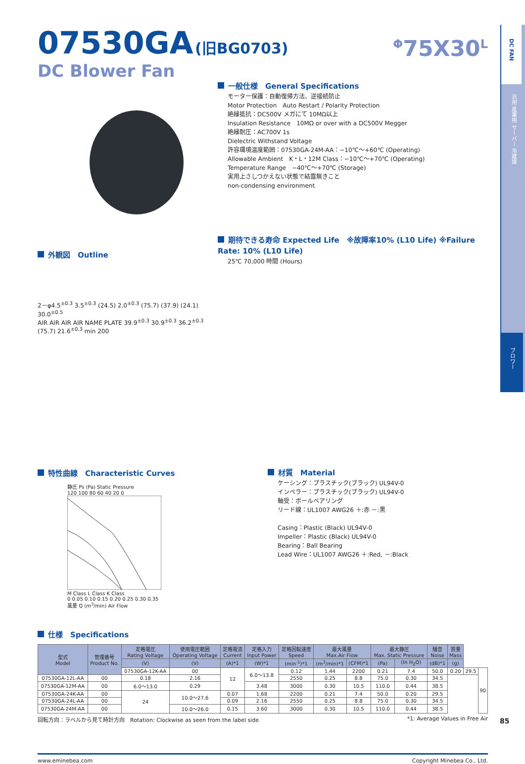DC FAN
汎用 産業用 サーバー 冷蔵庫
ブロワー
07530GA (旧BG0703)
<sup>Φ</sup>75X30<sup>L</sup>
DC Blower Fan
外観図　Outline
2－φ4.5<sup>±0.3</sup> 3.5<sup>±0.3</sup> (24.5) 2.0<sup>±0.3</sup> (75.7) (37.9) (24.1) 30.0<sup>±0.5</sup>
AIR AIR AIR AIR NAME PLATE 39.9<sup>±0.3</sup> 30.9<sup>±0.3</sup> 36.2<sup>±0.3</sup> (75.7) 21.6<sup>±0.3</sup> min 200
一般仕様　General Specifications
モーター保護：自動復帰方法、逆接続防止
Motor Protection　Auto Restart / Polarity Protection
絶縁抵抗：DC500V メガにて 10MΩ以上
Insulation Resistance　10MΩ or over with a DC500V Megger
絶縁耐圧：AC700V 1s
Dielectric Withstand Voltage
許容環境温度範囲：07530GA-24M-AA：−10℃～+60℃ (Operating)
Allowable Ambient　K・L・12M Class：−10℃～+70℃ (Operating)
Temperature Range　−40℃～+70℃ (Storage)
実用上さしつかえない状態で結露無きこと
non-condensing environment
期待できる寿命 Expected Life　※故障率10% (L10 Life) ※Failure Rate: 10% (L10 Life)
25℃ 70,000 時間 (Hours)
特性曲線　Characteristic Curves
静圧 Ps (Pa) Static Pressure
120 100 80 60 40 20 0
M Class L Class K Class
0 0.05 0.10 0.15 0.20 0.25 0.30 0.35
風量 Q (m<sup>3</sup>/min) Air Flow
材質　Material
ケーシング：プラスチック(ブラック) UL94V-0
インペラー：プラスチック(ブラック) UL94V-0
軸受：ボールベアリング
リード線：UL1007 AWG26 ＋:赤 －:黒
Casing：Plastic (Black) UL94V-0
Impeller：Plastic (Black) UL94V-0
Bearing：Ball Bearing
Lead Wire：UL1007 AWG26 ＋:Red, －:Black
仕様　Specifications
| 型式 Model | 管理番号 Product No. | 定格電圧 Rating Voltage | 使用電圧範囲 Operating Voltage | 定格電流 Current | 定格入力 Input Power | 定格回転速度 Speed | 最大風量 Max.Air Flow | | 最大静圧 Max. Static Pressure | | 騒音 Noise | 質量 Mass | | |
| --- | --- | --- | --- | --- | --- | --- | --- | --- | --- | --- | --- | --- | --- | --- |
| | | (V) | (V) | (A)*1 | (W)*1 | (min<sup>-1</sup>)*1 | (m<sup>3</sup>/min)*1 | (CFM)*1 | (Pa) | (In H<sub>2</sub>O) | (dB)*1 | (g) | | |
| | | 07530GA-12K-AA | 00 | 12 | 6.0～13.8 | 0.12 | 1.44 | 2200 | 0.21 | 7.4 | 50.0 | 0.20 | 29.5 | 90 |
| 07530GA-12L-AA | 00 | 0.18 | 2.16 | | | 2550 | 0.25 | 8.8 | 75.0 | 0.30 | 34.5 | | | |
| 07530GA-12M-AA | 00 | 6.0～13.0 | 0.29 | | 3.48 | 3000 | 0.30 | 10.5 | 110.0 | 0.44 | 38.5 | | | |
| 07530GA-24K-AA | 00 | 24 | 10.0～27.6 | 0.07 | 1.68 | 2200 | 0.21 | 7.4 | 50.0 | 0.20 | 29.5 | | | |
| 07530GA-24L-AA | 00 | | | 0.09 | 2.16 | 2550 | 0.25 | 8.8 | 75.0 | 0.30 | 34.5 | | | |
| 07530GA-24M-AA | 00 | | 10.0～26.0 | 0.15 | 3.60 | 3000 | 0.30 | 10.5 | 110.0 | 0.44 | 38.5 | | | |
回転方向：ラベルから見て時計方向　Rotation: Clockwise as seen from the label side *1: Average Values in Free Air
www.eminebea.com Copyright Minebea Co., Ltd.
85